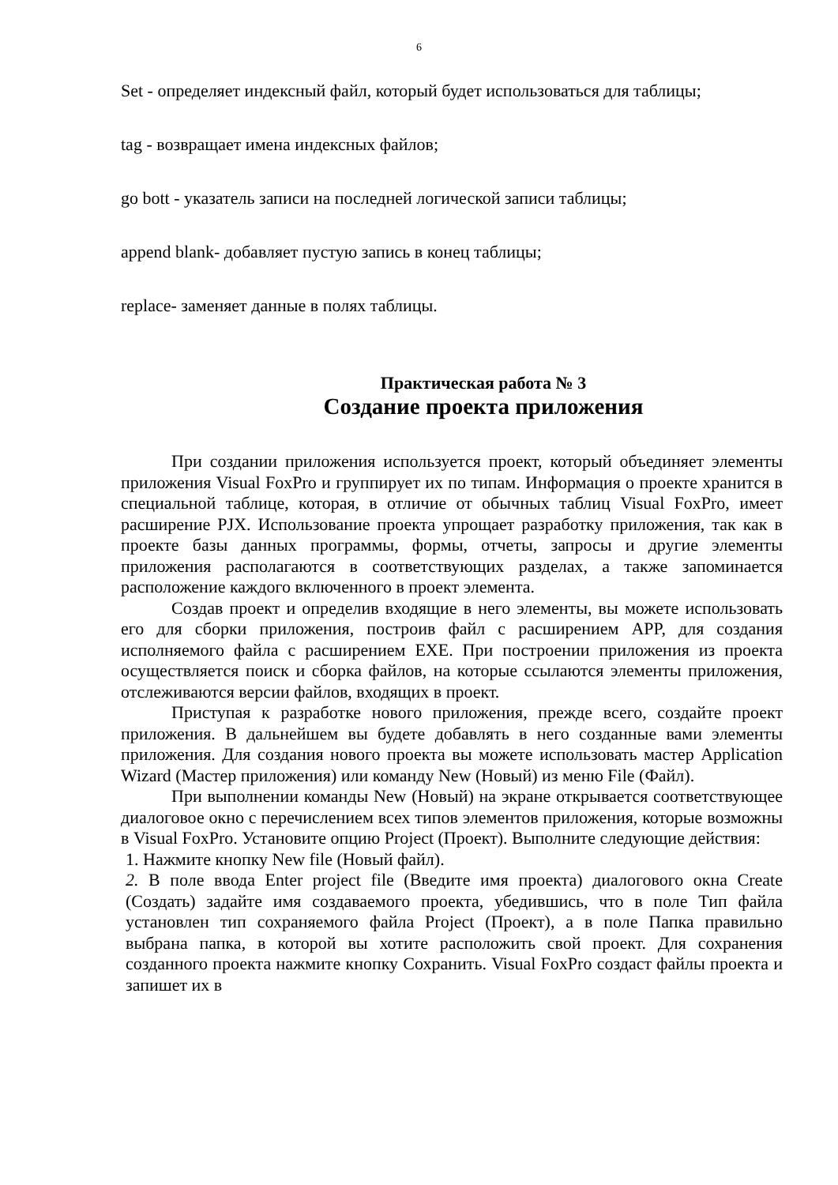6
Set - определяет индексный файл, который будет использоваться для таблицы;
tag - возвращает имена индексных файлов;
go bott - указатель записи на последней логической записи таблицы;
append blank- добавляет пустую запись в конец таблицы;
replace- заменяет данные в полях таблицы.
Практическая работа № 3
Создание проекта приложения
При создании приложения используется проект, который объединяет элементы приложения Visual FoxPro и группирует их по типам. Информация о проекте хранится в специальной таблице, которая, в отличие от обычных таблиц Visual FoxPro, имеет расширение PJX. Использование проекта упрощает разработку приложения, так как в проекте базы данных программы, формы, отчеты, запросы и другие элементы приложения располагаются в соответствующих разделах, а также запоминается расположение каждого включенного в проект элемента.
Создав проект и определив входящие в него элементы, вы можете использовать его для сборки приложения, построив файл с расширением APP, для создания исполняемого файла с расширением EXE. При построении приложения из проекта осуществляется поиск и сборка файлов, на которые ссылаются элементы приложения, отслеживаются версии файлов, входящих в проект.
Приступая к разработке нового приложения, прежде всего, создайте проект приложения. В дальнейшем вы будете добавлять в него созданные вами элементы приложения. Для создания нового проекта вы можете использовать мастер Application Wizard (Мастер приложения) или команду New (Новый) из меню File (Файл).
При выполнении команды New (Новый) на экране открывается соответствующее диалоговое окно с перечислением всех типов элементов приложения, которые возможны в Visual FoxPro. Установите опцию Project (Проект). Выполните следующие действия:
1. Нажмите кнопку New file (Новый файл).
2. В поле ввода Enter project file (Введите имя проекта) диалогового окна Create (Создать) задайте имя создаваемого проекта, убедившись, что в поле Тип файла установлен тип сохраняемого файла Project (Проект), а в поле Папка правильно выбрана папка, в которой вы хотите расположить свой проект. Для сохранения созданного проекта нажмите кнопку Сохранить. Visual FoxPro создаст файлы проекта и запишет их в